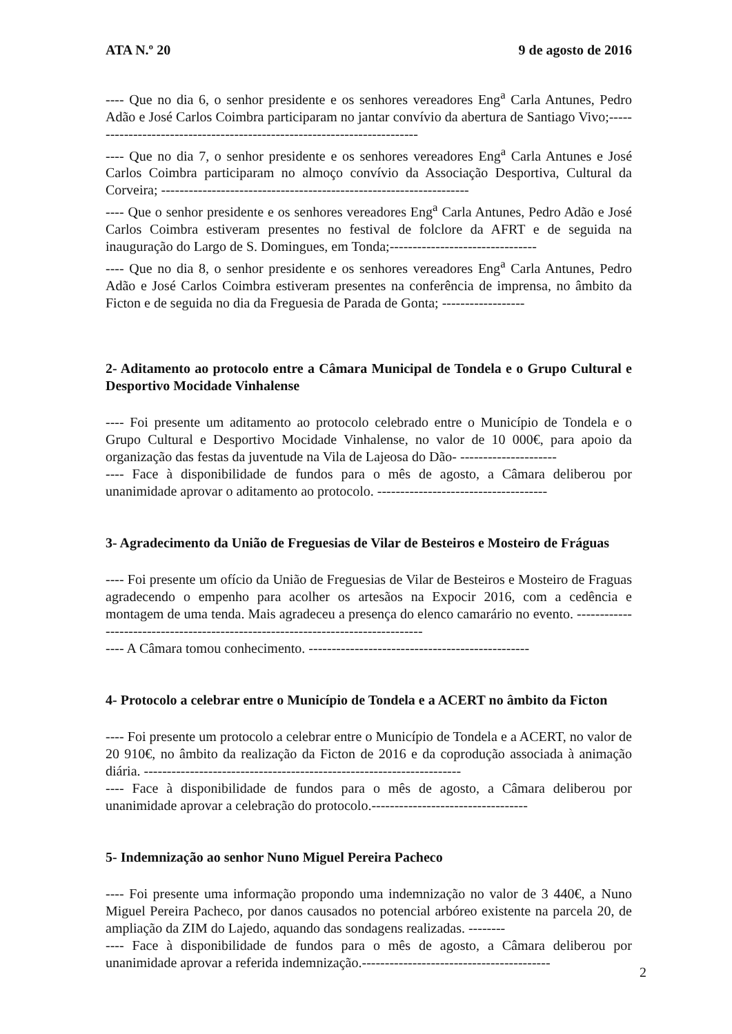ATA N.º 20 9 de agosto de 2016
---- Que no dia 6, o senhor presidente e os senhores vereadores Eng<sup>a</sup> Carla Antunes, Pedro Adão e José Carlos Coimbra participaram no jantar convívio da abertura de Santiago Vivo;-------------------------------------------------------------------------
---- Que no dia 7, o senhor presidente e os senhores vereadores Eng<sup>a</sup> Carla Antunes e José Carlos Coimbra participaram no almoço convívio da Associação Desportiva, Cultural da Corveira; -------------------------------------------------------------------
---- Que o senhor presidente e os senhores vereadores Eng<sup>a</sup> Carla Antunes, Pedro Adão e José Carlos Coimbra estiveram presentes no festival de folclore da AFRT e de seguida na inauguração do Largo de S. Domingues, em Tonda;--------------------------------
---- Que no dia 8, o senhor presidente e os senhores vereadores Eng<sup>a</sup> Carla Antunes, Pedro Adão e José Carlos Coimbra estiveram presentes na conferência de imprensa, no âmbito da Ficton e de seguida no dia da Freguesia de Parada de Gonta; ------------------
2- Aditamento ao protocolo entre a Câmara Municipal de Tondela e o Grupo Cultural e Desportivo Mocidade Vinhalense
---- Foi presente um aditamento ao protocolo celebrado entre o Município de Tondela e o Grupo Cultural e Desportivo Mocidade Vinhalense, no valor de 10 000€, para apoio da organização das festas da juventude na Vila de Lajeosa do Dão- ---------------------
---- Face à disponibilidade de fundos para o mês de agosto, a Câmara deliberou por unanimidade aprovar o aditamento ao protocolo. -------------------------------------
3- Agradecimento da União de Freguesias de Vilar de Besteiros e Mosteiro de Fráguas
---- Foi presente um ofício da União de Freguesias de Vilar de Besteiros e Mosteiro de Fraguas agradecendo o empenho para acolher os artesãos na Expocir 2016, com a cedência e montagem de uma tenda. Mais agradeceu a presença do elenco camarário no evento. ---------------------------------------------------------------------------------
---- A Câmara tomou conhecimento. ------------------------------------------------
4- Protocolo a celebrar entre o Município de Tondela e a ACERT no âmbito da Ficton
---- Foi presente um protocolo a celebrar entre o Município de Tondela e a ACERT, no valor de 20 910€, no âmbito da realização da Ficton de 2016 e da coprodução associada à animação diária. ---------------------------------------------------------------------
---- Face à disponibilidade de fundos para o mês de agosto, a Câmara deliberou por unanimidade aprovar a celebração do protocolo.----------------------------------
5- Indemnização ao senhor Nuno Miguel Pereira Pacheco
---- Foi presente uma informação propondo uma indemnização no valor de 3 440€, a Nuno Miguel Pereira Pacheco, por danos causados no potencial arbóreo existente na parcela 20, de ampliação da ZIM do Lajedo, aquando das sondagens realizadas. --------
---- Face à disponibilidade de fundos para o mês de agosto, a Câmara deliberou por unanimidade aprovar a referida indemnização.-----------------------------------------
2